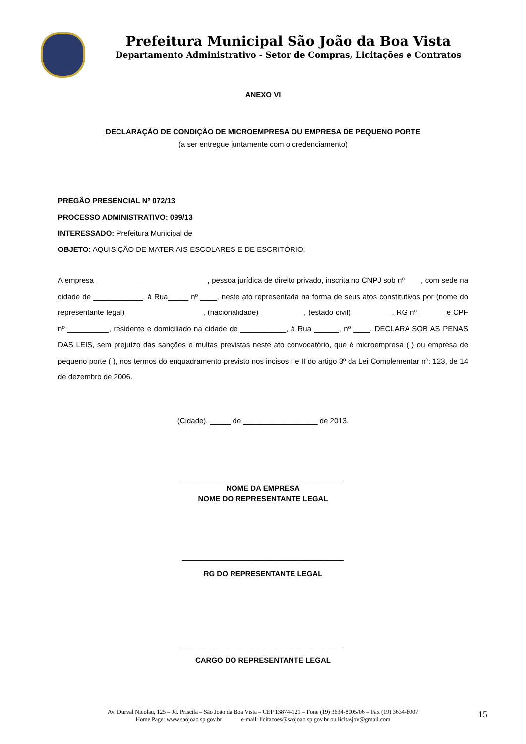Prefeitura Municipal São João da Boa Vista
Departamento Administrativo - Setor de Compras, Licitações e Contratos
ANEXO VI
DECLARAÇÃO DE CONDIÇÃO DE MICROEMPRESA OU EMPRESA DE PEQUENO PORTE
(a ser entregue juntamente com o credenciamento)
PREGÃO PRESENCIAL Nº 072/13
PROCESSO ADMINISTRATIVO: 099/13
INTERESSADO: Prefeitura Municipal de
OBJETO: AQUISIÇÃO DE MATERIAIS ESCOLARES E DE ESCRITÓRIO.
A empresa ___________________________, pessoa jurídica de direito privado, inscrita no CNPJ sob nº____, com sede na cidade de ____________, à Rua_____ nº ____, neste ato representada na forma de seus atos constitutivos por (nome do representante legal)___________________, (nacionalidade)___________, (estado civil)__________, RG nº ______ e CPF nº __________, residente e domiciliado na cidade de ___________, à Rua ______, nº ____, DECLARA SOB AS PENAS DAS LEIS, sem prejuízo das sanções e multas previstas neste ato convocatório, que é microempresa ( ) ou empresa de pequeno porte ( ), nos termos do enquadramento previsto nos incisos I e II do artigo 3º da Lei Complementar nº: 123, de 14 de dezembro de 2006.
(Cidade), _____ de __________________ de 2013.
_______________________________________
NOME DA EMPRESA
NOME DO REPRESENTANTE LEGAL
_______________________________________
RG DO REPRESENTANTE LEGAL
_______________________________________
CARGO DO REPRESENTANTE LEGAL
Av. Durval Nicolau, 125 – Jd. Priscila – São João da Boa Vista – CEP 13874-121 – Fone (19) 3634-8005/06 – Fax (19) 3634-8007
Home Page: www.saojoao.sp.gov.br e-mail: licitacoes@saojoao.sp.gov.br ou licitasjbv@gmail.com
15